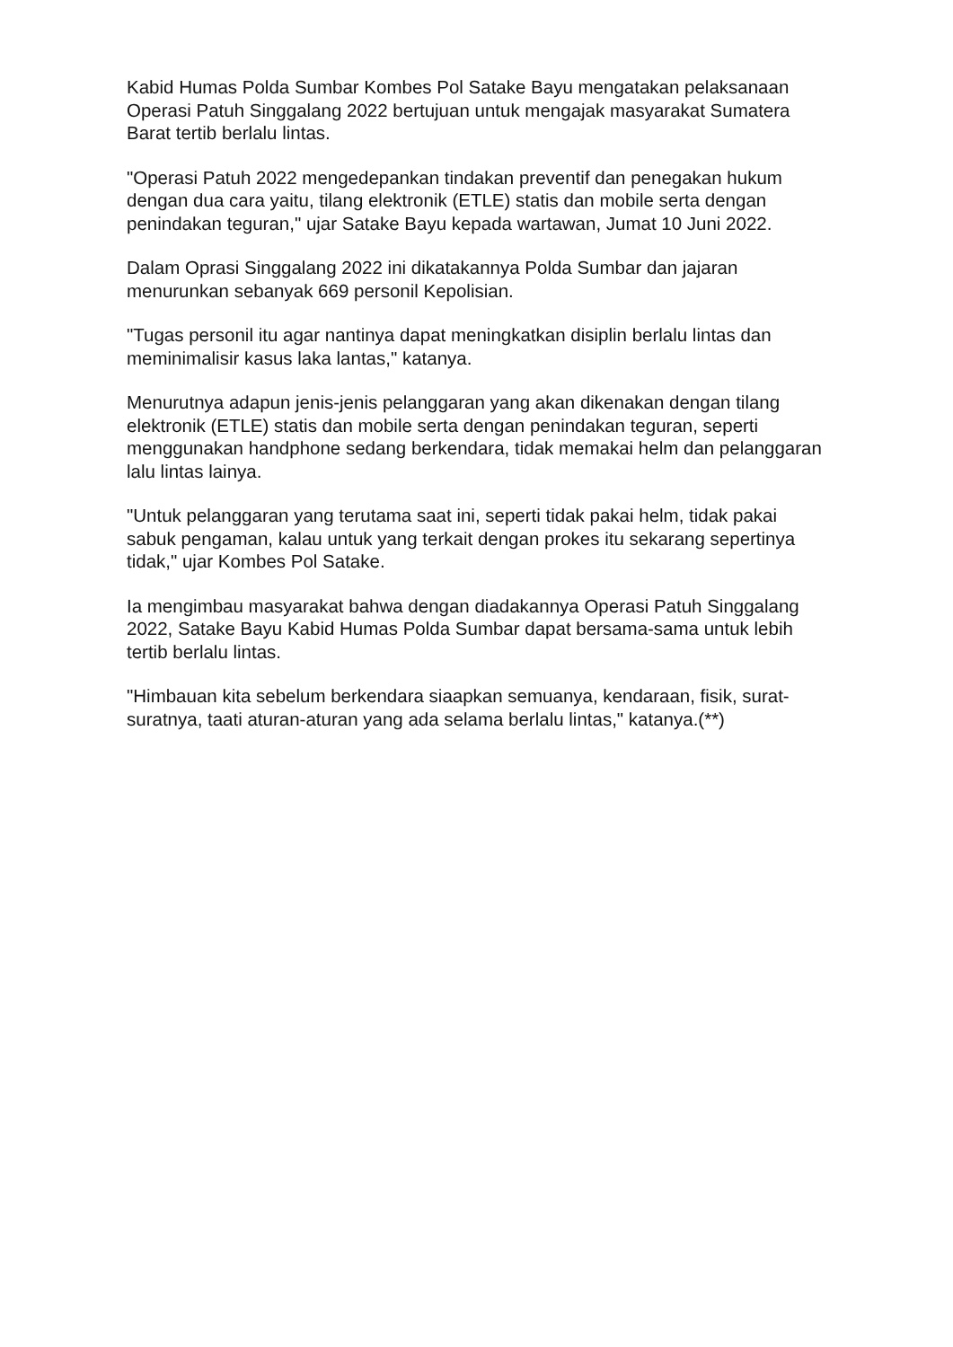Kabid Humas Polda Sumbar Kombes Pol Satake Bayu mengatakan pelaksanaan Operasi Patuh Singgalang 2022 bertujuan untuk mengajak masyarakat Sumatera Barat tertib berlalu lintas.
"Operasi Patuh 2022 mengedepankan tindakan preventif dan penegakan hukum dengan dua cara yaitu, tilang elektronik (ETLE) statis dan mobile serta dengan penindakan teguran," ujar Satake Bayu kepada wartawan, Jumat 10 Juni 2022.
Dalam Oprasi Singgalang 2022 ini dikatakannya Polda Sumbar dan jajaran menurunkan sebanyak 669 personil Kepolisian.
"Tugas personil itu agar nantinya dapat meningkatkan disiplin berlalu lintas dan meminimalisir kasus laka lantas," katanya.
Menurutnya adapun jenis-jenis pelanggaran yang akan dikenakan dengan tilang elektronik (ETLE) statis dan mobile serta dengan penindakan teguran, seperti menggunakan handphone sedang berkendara, tidak memakai helm dan pelanggaran lalu lintas lainya.
"Untuk pelanggaran yang terutama saat ini, seperti tidak pakai helm, tidak pakai sabuk pengaman, kalau untuk yang terkait dengan prokes itu sekarang sepertinya tidak," ujar Kombes Pol Satake.
Ia mengimbau masyarakat bahwa dengan diadakannya Operasi Patuh Singgalang 2022, Satake Bayu Kabid Humas Polda Sumbar dapat bersama-sama untuk lebih tertib berlalu lintas.
"Himbauan kita sebelum berkendara siaapkan semuanya, kendaraan, fisik, surat-suratnya, taati aturan-aturan yang ada selama berlalu lintas," katanya.(**)